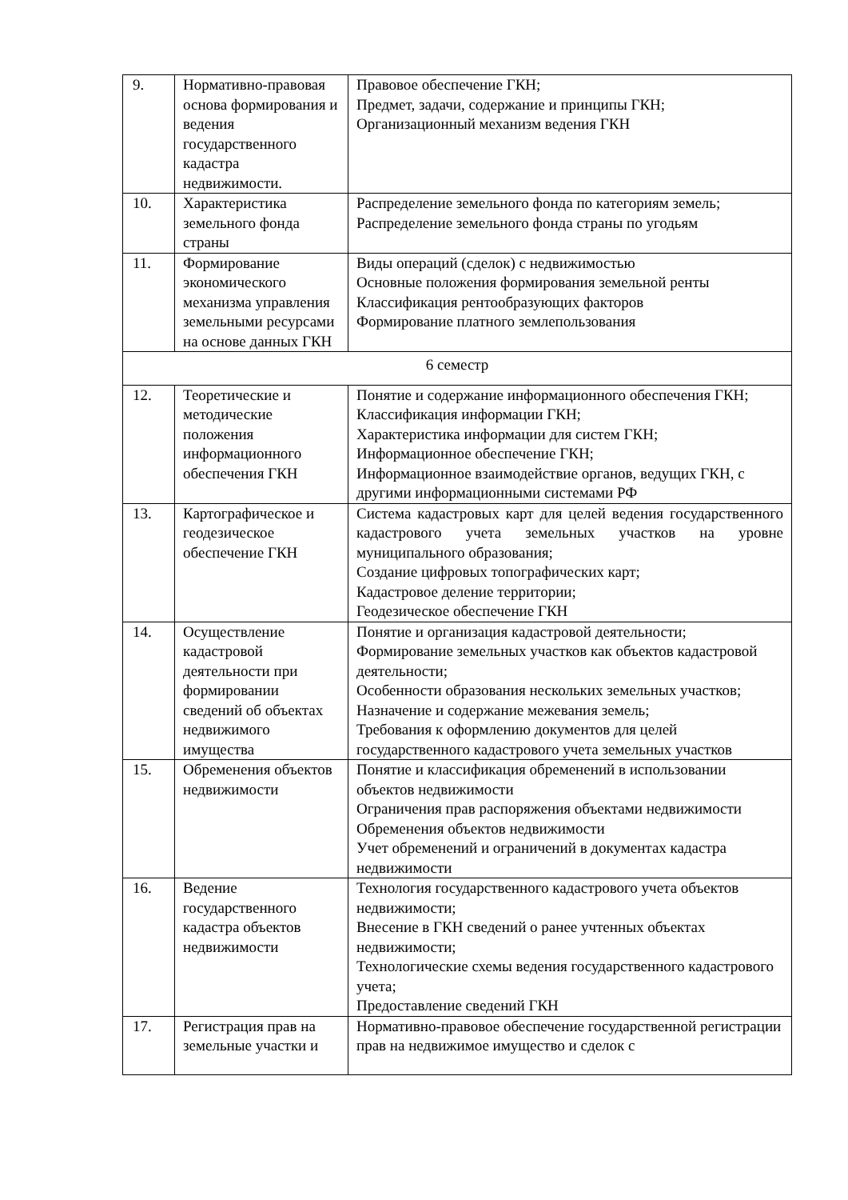| 9. | Нормативно-правовая основа формирования и ведения государственного кадастра недвижимости. | Правовое обеспечение ГКН; Предмет, задачи, содержание и принципы ГКН; Организационный механизм ведения ГКН |
| 10. | Характеристика земельного фонда страны | Распределение земельного фонда по категориям земель; Распределение земельного фонда страны по угодьям |
| 11. | Формирование экономического механизма управления земельными ресурсами на основе данных ГКН | Виды операций (сделок) с недвижимостью Основные положения формирования земельной ренты Классификация рентообразующих факторов Формирование платного землепользования |
| 6 семестр | | |
| 12. | Теоретические и методические положения информационного обеспечения ГКН | Понятие и содержание информационного обеспечения ГКН; Классификация информации ГКН; Характеристика информации для систем ГКН; Информационное обеспечение ГКН; Информационное взаимодействие органов, ведущих ГКН, с другими информационными системами РФ |
| 13. | Картографическое и геодезическое обеспечение ГКН | Система кадастровых карт для целей ведения государственного кадастрового учета земельных участков на уровне муниципального образования; Создание цифровых топографических карт; Кадастровое деление территории; Геодезическое обеспечение ГКН |
| 14. | Осуществление кадастровой деятельности при формировании сведений об объектах недвижимого имущества | Понятие и организация кадастровой деятельности; Формирование земельных участков как объектов кадастровой деятельности; Особенности образования нескольких земельных участков; Назначение и содержание межевания земель; Требования к оформлению документов для целей государственного кадастрового учета земельных участков |
| 15. | Обременения объектов недвижимости | Понятие и классификация обременений в использовании объектов недвижимости Ограничения прав распоряжения объектами недвижимости Обременения объектов недвижимости Учет обременений и ограничений в документах кадастра недвижимости |
| 16. | Ведение государственного кадастра объектов недвижимости | Технология государственного кадастрового учета объектов недвижимости; Внесение в ГКН сведений о ранее учтенных объектах недвижимости; Технологические схемы ведения государственного кадастрового учета; Предоставление сведений ГКН |
| 17. | Регистрация прав на земельные участки и | Нормативно-правовое обеспечение государственной регистрации прав на недвижимое имущество и сделок с |